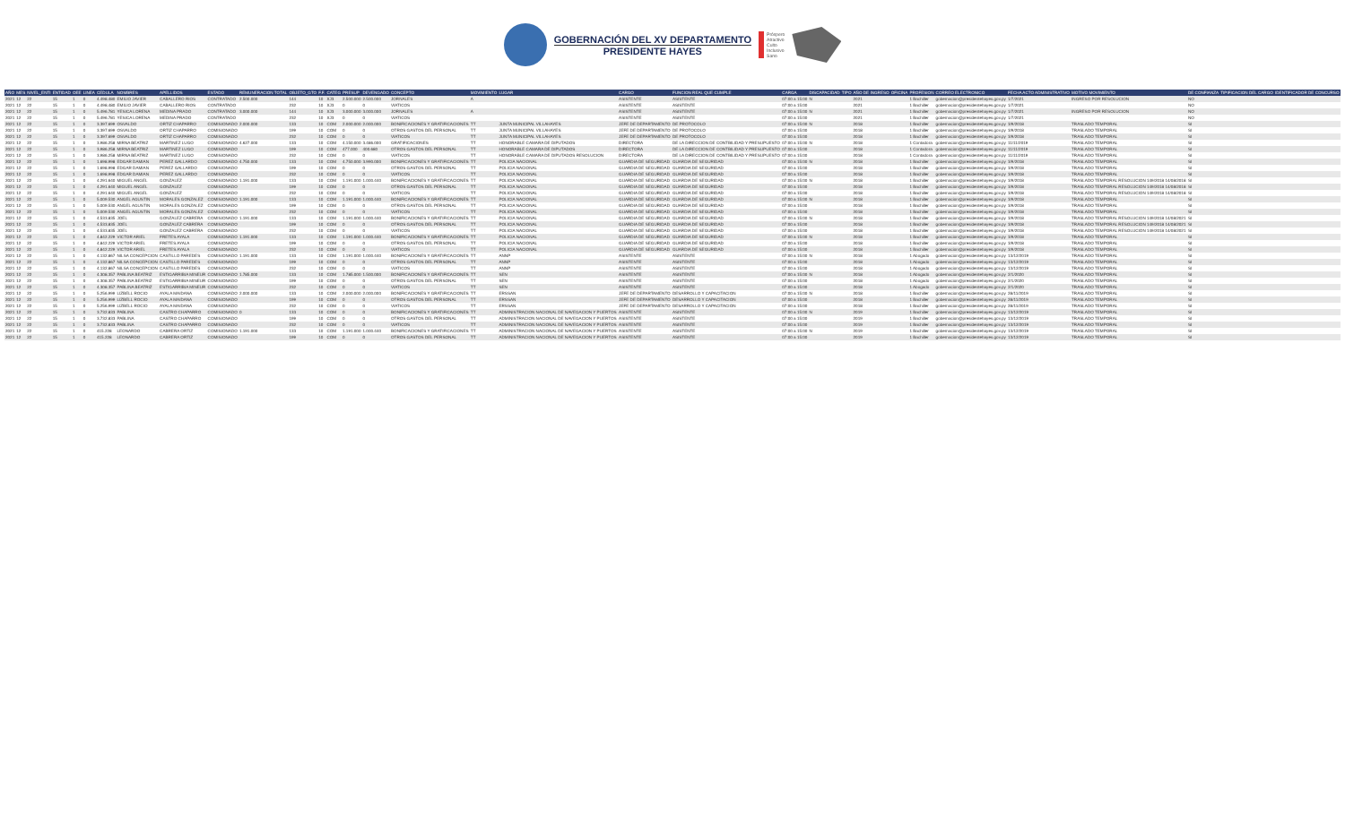GOBERNACIÓN DEL XV DEPARTAMENTO
PRESIDENTE HAYES
Próspero
Atractivo
Culto
Inclusivo
Sano
| AÑO | MES | NIVEL_ENTI | ENTIDAD | OEE | LINEA | CEDULA | NOMBRES | APELLIDOS | ESTADO | REMUNERACION TOTAL | OBJETO_GTO | F.F. | CATEG | PRESUP | DEVENGADO | CONCEPTO | MOVIMIENTO | LUGAR | CARGO | FUNCION REAL QUE CUMPLE | CARGA | DISCAPACIDAD | TIPO | AÑO DE INGRESO | OFICINA | PROFESION | CORREO ELECTRONICO | FECHA ACTO ADMINISTRATIVO | MOTIVO MOVIMIENTO | DE CONFIANZA | TIPIFICACION DEL CARGO | IDENTIFICADOR DE CONCURSO |
| --- | --- | --- | --- | --- | --- | --- | --- | --- | --- | --- | --- | --- | --- | --- | --- | --- | --- | --- | --- | --- | --- | --- | --- | --- | --- | --- | --- | --- | --- | --- | --- | --- |
| 2021 | 12 | 22 | 15 | 1 | 0 | 4.498.480 | EMILIO JAVIER | CABALLERO RIOS | CONTRATADO | 2.500.000 | 144 | 10 | XJ3 | 2.500.000 | 2.500.000 | JORNALES | A | | ASISTENTE | ASISTENTE | 07:00 a 15:00 | N | | 2021 | | 1 Bachiller | gobernacion@presidentehayes.gov.py | 1/7/2021 | INGRESO POR RESOLUCION | NO | | |
| 2021 | 12 | 22 | 15 | 1 | 0 | 4.498.480 | EMILIO JAVIER | CABALLERO RIOS | CONTRATADO | | 232 | 10 | XJ3 | 0 | 0 | VIATICOS | | | ASISTENTE | ASISTENTE | 07:00 a 15:00 | | | 2021 | | 1 Bachiller | gobernacion@presidentehayes.gov.py | 1/7/2021 | | NO | | |
| 2021 | 12 | 22 | 15 | 1 | 0 | 5.496.781 | YESICA LORENA | MEDINA PRADO | CONTRATADO | 3.000.000 | 144 | 10 | XJ3 | 3.000.000 | 3.000.000 | JORNALES | A | | ASISTENTE | ASISTENTE | 07:00 a 15:00 | N | | 2021 | | 1 Bachiller | gobernacion@presidentehayes.gov.py | 1/7/2021 | INGRESO POR RESOLUCION | NO | | |
| 2021 | 12 | 22 | 15 | 1 | 0 | 5.496.781 | YESICA LORENA | MEDINA PRADO | CONTRATADO | | 232 | 10 | XJ3 | 0 | 0 | VIATICOS | | | ASISTENTE | ASISTENTE | 07:00 a 15:00 | | | 2021 | | 1 Bachiller | gobernacion@presidentehayes.gov.py | 1/7/2021 | | NO | | |
| 2021 | 12 | 22 | 15 | 1 | 0 | 3.397.699 | OSVALDO | ORTIZ CHAPARRO | COMISIONADO | 2.000.000 | 133 | 10 | COM | 2.000.000 | 2.000.000 | BONIFICACIONES Y GRATIFICACIONES | TT | JUNTA MUNICIPAL VILLAHAYES | JEFE DE DEPARTAMENTO | DE PROTOCOLO | 07:00 a 15:00 | N | | 2018 | | 1 Bachiller | gobernacion@presidentehayes.gov.py | 3/9/2018 | TRASLADO TEMPORAL | SI | | |
| 2021 | 12 | 22 | 15 | 1 | 0 | 3.397.699 | OSVALDO | ORTIZ CHAPARRO | COMISIONADO | | 199 | 10 | COM | 0 | 0 | OTROS GASTOS DEL PERSONAL | TT | JUNTA MUNICIPAL VILLAHAYES | JEFE DE DEPARTAMENTO | DE PROTOCOLO | 07:00 a 15:00 | | | 2018 | | 1 Bachiller | gobernacion@presidentehayes.gov.py | 3/9/2018 | TRASLADO TEMPORAL | SI | | |
| 2021 | 12 | 22 | 15 | 1 | 0 | 3.397.699 | OSVALDO | ORTIZ CHAPARRO | COMISIONADO | | 232 | 10 | COM | 0 | 0 | VIATICOS | TT | JUNTA MUNICIPAL VILLAHAYES | JEFE DE DEPARTAMENTO | DE PROTOCOLO | 07:00 a 15:00 | | | 2018 | | 1 Bachiller | gobernacion@presidentehayes.gov.py | 3/9/2018 | TRASLADO TEMPORAL | SI | | |
| 2021 | 12 | 22 | 15 | 1 | 0 | 3.986.258 | MIRNA BEATRIZ | MARTINEZ LUGO | COMISIONADO | 4.627.000 | 133 | 10 | COM | 4.150.000 | 3.486.000 | GRATIFICACIONES | TT | HONORABLE CAMARA DE DIPUTADOS | DIRECTORA | DE LA DIRECCION DE CONTBILIDAD Y PRESUPUESTO | 07:00 a 15:00 | N | | 2018 | | 1 Contadora | gobernacion@presidentehayes.gov.py | 11/11/2019 | TRASLADO TEMPORAL | SI | | |
| 2021 | 12 | 22 | 15 | 1 | 0 | 3.986.258 | MIRNA BEATRIZ | MARTINEZ LUGO | COMISIONADO | | 199 | 10 | COM | 477.000 | 400.680 | OTROS GASTOS DEL PERSONAL | TT | HONORABLE CAMARA DE DIPUTADOS | DIRECTORA | DE LA DIRECCION DE CONTBILIDAD Y PRESUPUESTO | 07:00 a 15:00 | | | 2018 | | 1 Contadora | gobernacion@presidentehayes.gov.py | 11/11/2019 | TRASLADO TEMPORAL | SI | | |
| 2021 | 12 | 22 | 15 | 1 | 0 | 3.986.258 | MIRNA BEATRIZ | MARTINEZ LUGO | COMISIONADO | | 232 | 10 | COM | 0 | 0 | VIATICOS | TT | HONORABLE CAMARA DE DIPUTADOS RESOLUCION | DIRECTORA | DE LA DIRECCION DE CONTBILIDAD Y PRESUPUESTO | 07:00 a 15:00 | | | 2018 | | 1 Contadora | gobernacion@presidentehayes.gov.py | 11/11/2019 | TRASLADO TEMPORAL | SI | | |
| 2021 | 12 | 22 | 15 | 1 | 0 | 1.698.998 | EDGAR DAMIAN | PEREZ GALLARDO | COMISIONADO | 4.750.000 | 133 | 10 | COM | 4.750.000 | 3.990.000 | BONIFICACIONES Y GRATIFICACIONES | TT | POLICIA NACIONAL | GUARDIA DE SEGURIDAD | GUARDIA DE SEGURIDAD | 07:00 a 15:00 | N | | 2018 | | 1 Bachiller | gobernacion@presidentehayes.gov.py | 3/9/2018 | TRASLADO TEMPORAL | SI | | |
| 2021 | 12 | 22 | 15 | 1 | 0 | 1.698.998 | EDGAR DAMIAN | PEREZ GALLARDO | COMISIONADO | | 199 | 10 | COM | 0 | 0 | OTROS GASTOS DEL PERSONAL | TT | POLICIA NACIONAL | GUARDIA DE SEGURIDAD | GUARDIA DE SEGURIDAD | 07:00 a 15:00 | | | 2018 | | 1 Bachiller | gobernacion@presidentehayes.gov.py | 3/9/2018 | TRASLADO TEMPORAL | SI | | |
| 2021 | 12 | 22 | 15 | 1 | 0 | 1.698.998 | EDGAR DAMIAN | PEREZ GALLARDO | COMISIONADO | | 232 | 10 | COM | 0 | 0 | VIATICOS | TT | POLICIA NACIONAL | GUARDIA DE SEGURIDAD | GUARDIA DE SEGURIDAD | 07:00 a 15:00 | | | 2018 | | 1 Bachiller | gobernacion@presidentehayes.gov.py | 3/9/2018 | TRASLADO TEMPORAL | SI | | |
| 2021 | 12 | 22 | 15 | 1 | 0 | 4.291.640 | MIGUEL ANGEL | GONZALEZ | COMISIONADO | 1.191.000 | 133 | 10 | COM | 1.191.000 | 1.000.440 | BONIFICACIONES Y GRATIFICACIONES | TT | POLICIA NACIONAL | GUARDIA DE SEGURIDAD | GUARDIA DE SEGURIDAD | 07:00 a 15:00 | N | | 2018 | | 1 Bachiller | gobernacion@presidentehayes.gov.py | 3/9/2018 | TRASLADO TEMPORAL RESOLUCION 149/2018 14/08/2018 | SI | | |
| 2021 | 12 | 22 | 15 | 1 | 0 | 4.291.640 | MIGUEL ANGEL | GONZALEZ | COMISIONADO | | 199 | 10 | COM | 0 | 0 | OTROS GASTOS DEL PERSONAL | TT | POLICIA NACIONAL | GUARDIA DE SEGURIDAD | GUARDIA DE SEGURIDAD | 07:00 a 15:00 | | | 2018 | | 1 Bachiller | gobernacion@presidentehayes.gov.py | 3/9/2018 | TRASLADO TEMPORAL RESOLUCION 149/2018 14/08/2018 | SI | | |
| 2021 | 12 | 22 | 15 | 1 | 0 | 4.291.640 | MIGUEL ANGEL | GONZALEZ | COMISIONADO | | 232 | 10 | COM | 0 | 0 | VIATICOS | TT | POLICIA NACIONAL | GUARDIA DE SEGURIDAD | GUARDIA DE SEGURIDAD | 07:00 a 15:00 | | | 2018 | | 1 Bachiller | gobernacion@presidentehayes.gov.py | 3/9/2018 | TRASLADO TEMPORAL RESOLUCION 149/2018 14/08/2018 | SI | | |
| 2021 | 12 | 22 | 15 | 1 | 0 | 5.009.530 | ANGEL AGUSTIN | MORALES GONZALEZ | COMISIONADO | 1.191.000 | 133 | 10 | COM | 1.191.000 | 1.000.440 | BONIFICACIONES Y GRATIFICACIONES | TT | POLICIA NACIONAL | GUARDIA DE SEGURIDAD | GUARDIA DE SEGURIDAD | 07:00 a 15:00 | N | | 2018 | | 1 Bachiller | gobernacion@presidentehayes.gov.py | 3/9/2018 | TRASLADO TEMPORAL | SI | | |
| 2021 | 12 | 22 | 15 | 1 | 0 | 5.009.530 | ANGEL AGUSTIN | MORALES GONZALEZ | COMISIONADO | | 199 | 10 | COM | 0 | 0 | OTROS GASTOS DEL PERSONAL | TT | POLICIA NACIONAL | GUARDIA DE SEGURIDAD | GUARDIA DE SEGURIDAD | 07:00 a 15:00 | | | 2018 | | 1 Bachiller | gobernacion@presidentehayes.gov.py | 3/9/2018 | TRASLADO TEMPORAL | SI | | |
| 2021 | 12 | 22 | 15 | 1 | 0 | 5.009.530 | ANGEL AGUSTIN | MORALES GONZALEZ | COMISIONADO | | 232 | 10 | COM | 0 | 0 | VIATICOS | TT | POLICIA NACIONAL | GUARDIA DE SEGURIDAD | GUARDIA DE SEGURIDAD | 07:00 a 15:00 | | | 2018 | | 1 Bachiller | gobernacion@presidentehayes.gov.py | 3/9/2018 | TRASLADO TEMPORAL | SI | | |
| 2021 | 12 | 22 | 15 | 1 | 0 | 4.533.835 | JOEL | GONZALEZ CABRERA | COMISIONADO | 1.191.000 | 133 | 10 | COM | 1.191.000 | 1.000.440 | BONIFICACIONES Y GRATIFICACIONES | TT | POLICIA NACIONAL | GUARDIA DE SEGURIDAD | GUARDIA DE SEGURIDAD | 07:00 a 15:00 | N | | 2018 | | 1 Bachiller | gobernacion@presidentehayes.gov.py | 3/9/2018 | TRASLADO TEMPORAL RESOLUCION 149/2018 14/08/2021 | SI | | |
| 2021 | 12 | 22 | 15 | 1 | 0 | 4.533.835 | JOEL | GONZALEZ CABRERA | COMISIONADO | | 199 | 10 | COM | 0 | 0 | OTROS GASTOS DEL PERSONAL | TT | POLICIA NACIONAL | GUARDIA DE SEGURIDAD | GUARDIA DE SEGURIDAD | 07:00 a 15:00 | | | 2018 | | 1 Bachiller | gobernacion@presidentehayes.gov.py | 3/9/2018 | TRASLADO TEMPORAL RESOLUCION 149/2018 14/08/2021 | SI | | |
| 2021 | 12 | 22 | 15 | 1 | 0 | 4.533.835 | JOEL | GONZALEZ CABRERA | COMISIONADO | | 232 | 10 | COM | 0 | 0 | VIATICOS | TT | POLICIA NACIONAL | GUARDIA DE SEGURIDAD | GUARDIA DE SEGURIDAD | 07:00 a 15:00 | | | 2018 | | 1 Bachiller | gobernacion@presidentehayes.gov.py | 3/9/2018 | TRASLADO TEMPORAL RESOLUCION 149/2018 14/08/2021 | SI | | |
| 2021 | 12 | 22 | 15 | 1 | 0 | 4.842.229 | VICTOR ARIEL | FRETES AYALA | COMISIONADO | 1.191.000 | 133 | 10 | COM | 1.191.000 | 1.000.440 | BONIFICACIONES Y GRATIFICACIONES | TT | POLICIA NACIONAL | GUARDIA DE SEGURIDAD | GUARDIA DE SEGURIDAD | 07:00 a 15:00 | N | | 2018 | | 1 Bachiller | gobernacion@presidentehayes.gov.py | 3/9/2018 | TRASLADO TEMPORAL | SI | | |
| 2021 | 12 | 22 | 15 | 1 | 0 | 4.842.229 | VICTOR ARIEL | FRETES AYALA | COMISIONADO | | 199 | 10 | COM | 0 | 0 | OTROS GASTOS DEL PERSONAL | TT | POLICIA NACIONAL | GUARDIA DE SEGURIDAD | GUARDIA DE SEGURIDAD | 07:00 a 15:00 | | | 2018 | | 1 Bachiller | gobernacion@presidentehayes.gov.py | 3/9/2018 | TRASLADO TEMPORAL | SI | | |
| 2021 | 12 | 22 | 15 | 1 | 0 | 4.842.229 | VICTOR ARIEL | FRETES AYALA | COMISIONADO | | 232 | 10 | COM | 0 | 0 | VIATICOS | TT | POLICIA NACIONAL | GUARDIA DE SEGURIDAD | GUARDIA DE SEGURIDAD | 07:00 a 15:00 | | | 2018 | | 1 Bachiller | gobernacion@presidentehayes.gov.py | 3/9/2018 | TRASLADO TEMPORAL | SI | | |
| 2021 | 12 | 22 | 15 | 1 | 0 | 4.132.867 | NILSA CONCEPCION | CASTILLO PAREDES | COMISIONADO | 1.191.000 | 133 | 10 | COM | 1.191.000 | 1.000.440 | BONIFICACIONES Y GRATIFICACIONES | TT | ANNP | ASISTENTE | ASISTENTE | 07:00 a 15:00 | N | | 2018 | | 1 Abogado | gobernacion@presidentehayes.gov.py | 13/12/2019 | TRASLADO TEMPORAL | SI | | |
| 2021 | 12 | 22 | 15 | 1 | 0 | 4.132.867 | NILSA CONCEPCION | CASTILLO PAREDES | COMISIONADO | | 199 | 10 | COM | 0 | 0 | OTROS GASTOS DEL PERSONAL | TT | ANNP | ASISTENTE | ASISTENTE | 07:00 a 15:00 | | | 2018 | | 1 Abogado | gobernacion@presidentehayes.gov.py | 13/12/2019 | TRASLADO TEMPORAL | SI | | |
| 2021 | 12 | 22 | 15 | 1 | 0 | 4.132.867 | NILSA CONCEPCION | CASTILLO PAREDES | COMISIONADO | | 232 | 10 | COM | 0 | 0 | VIATICOS | TT | ANNP | ASISTENTE | ASISTENTE | 07:00 a 15:00 | | | 2018 | | 1 Abogado | gobernacion@presidentehayes.gov.py | 13/12/2019 | TRASLADO TEMPORAL | SI | | |
| 2021 | 12 | 22 | 15 | 1 | 0 | 4.308.357 | PABLINA BEATRIZ | ESTIGARRIBIA MINEUR | COMISIONADO | 1.785.000 | 133 | 10 | COM | 1.785.000 | 1.500.000 | BONIFICACIONES Y GRATIFICACIONES | TT | SEN | ASISTENTE | ASISTENTE | 07:00 a 15:00 | N | | 2018 | | 1 Abogado | gobernacion@presidentehayes.gov.py | 2/1/2020 | TRASLADO TEMPORAL | SI | | |
| 2021 | 12 | 22 | 15 | 1 | 0 | 4.308.357 | PABLINA BEATRIZ | ESTIGARRIBIA MINEUR | COMISIONADO | | 199 | 10 | COM | 0 | 0 | OTROS GASTOS DEL PERSONAL | TT | SEN | ASISTENTE | ASISTENTE | 07:00 a 15:00 | | | 2018 | | 1 Abogado | gobernacion@presidentehayes.gov.py | 2/1/2020 | TRASLADO TEMPORAL | SI | | |
| 2021 | 12 | 22 | 15 | 1 | 0 | 4.308.357 | PABLINA BEATRIZ | ESTIGARRIBIA MINEUR | COMISIONADO | | 232 | 10 | COM | 0 | 0 | VIATICOS | TT | SEN | ASISTENTE | ASISTENTE | 07:00 a 15:00 | | | 2018 | | 1 Abogado | gobernacion@presidentehayes.gov.py | 2/1/2020 | TRASLADO TEMPORAL | SI | | |
| 2021 | 12 | 22 | 15 | 1 | 0 | 5.256.999 | LIZBELL ROCIO | AYALA MAIDANA | COMISIONADO | 2.000.000 | 133 | 10 | COM | 2.000.000 | 2.000.000 | BONIFICACIONES Y GRATIFICACIONES | TT | ERSSAN | JEFE DE DEPARTAMENTO | DESARROLLO Y CAPACITACION | 07:00 a 15:00 | N | | 2018 | | 1 Bachiller | gobernacion@presidentehayes.gov.py | 28/11/2019 | TRASLADO TEMPORAL | SI | | |
| 2021 | 12 | 22 | 15 | 1 | 0 | 5.256.999 | LIZBELL ROCIO | AYALA MAIDANA | COMISIONADO | | 199 | 10 | COM | 0 | 0 | OTROS GASTOS DEL PERSONAL | TT | ERSSAN | JEFE DE DEPARTAMENTO | DESARROLLO Y CAPACITACION | 07:00 a 15:00 | | | 2018 | | 1 Bachiller | gobernacion@presidentehayes.gov.py | 28/11/2019 | TRASLADO TEMPORAL | SI | | |
| 2021 | 12 | 22 | 15 | 1 | 0 | 5.256.999 | LIZBELL ROCIO | AYALA MAIDANA | COMISIONADO | | 232 | 10 | COM | 0 | 0 | VIATICOS | TT | ERSSAN | JEFE DE DEPARTAMENTO | DESARROLLO Y CAPACITACION | 07:00 a 15:00 | | | 2018 | | 1 Bachiller | gobernacion@presidentehayes.gov.py | 28/11/2019 | TRASLADO TEMPORAL | SI | | |
| 2021 | 12 | 22 | 15 | 1 | 0 | 3.732.833 | PABLINA | CASTRO CHAPARRO | COMISIONADO | 0 | 133 | 10 | COM | 0 | 0 | BONIFICACIONES Y GRATIFICACIONES | TT | ADMINISTRACION NACIONAL DE NAVEGACION Y PUERTOS | ASISTENTE | ASISTENTE | 07:00 a 15:00 | N | | 2019 | | 1 Bachiller | gobernacion@presidentehayes.gov.py | 13/12/2019 | TRASLADO TEMPORAL | SI | | |
| 2021 | 12 | 22 | 15 | 1 | 0 | 3.732.833 | PABLINA | CASTRO CHAPARRO | COMISIONADO | | 199 | 10 | COM | 0 | 0 | OTROS GASTOS DEL PERSONAL | TT | ADMINISTRACION NACIONAL DE NAVEGACION Y PUERTOS | ASISTENTE | ASISTENTE | 07:00 a 15:00 | | | 2019 | | 1 Bachiller | gobernacion@presidentehayes.gov.py | 13/12/2019 | TRASLADO TEMPORAL | SI | | |
| 2021 | 12 | 22 | 15 | 1 | 0 | 3.732.833 | PABLINA | CASTRO CHAPARRO | COMISIONADO | | 232 | 10 | COM | 0 | 0 | VIATICOS | TT | ADMINISTRACION NACIONAL DE NAVEGACION Y PUERTOS | ASISTENTE | ASISTENTE | 07:00 a 15:00 | | | 2019 | | 1 Bachiller | gobernacion@presidentehayes.gov.py | 13/12/2019 | TRASLADO TEMPORAL | SI | | |
| 2021 | 12 | 22 | 15 | 1 | 0 | 415.228 | LEONARDO | CABRERA ORTIZ | COMISIONADO | 1.191.000 | 133 | 10 | COM | 1.191.000 | 1.000.440 | BONIFICACIONES Y GRATIFICACIONES | TT | ADMINISTRACION NACIONAL DE NAVEGACION Y PUERTOS | ASISTENTE | ASISTENTE | 07:00 a 15:00 | N | | 2019 | | 1 Bachiller | gobernacion@presidentehayes.gov.py | 13/12/2019 | TRASLADO TEMPORAL | SI | | |
| 2021 | 12 | 22 | 15 | 1 | 0 | 415.228 | LEONARDO | CABRERA ORTIZ | COMISIONADO | | 199 | 10 | COM | 0 | 0 | OTROS GASTOS DEL PERSONAL | TT | ADMINISTRACION NACIONAL DE NAVEGACION Y PUERTOS | ASISTENTE | ASISTENTE | 07:00 a 15:00 | | | 2019 | | 1 Bachiller | gobernacion@presidentehayes.gov.py | 13/12/2019 | TRASLADO TEMPORAL | SI | | |